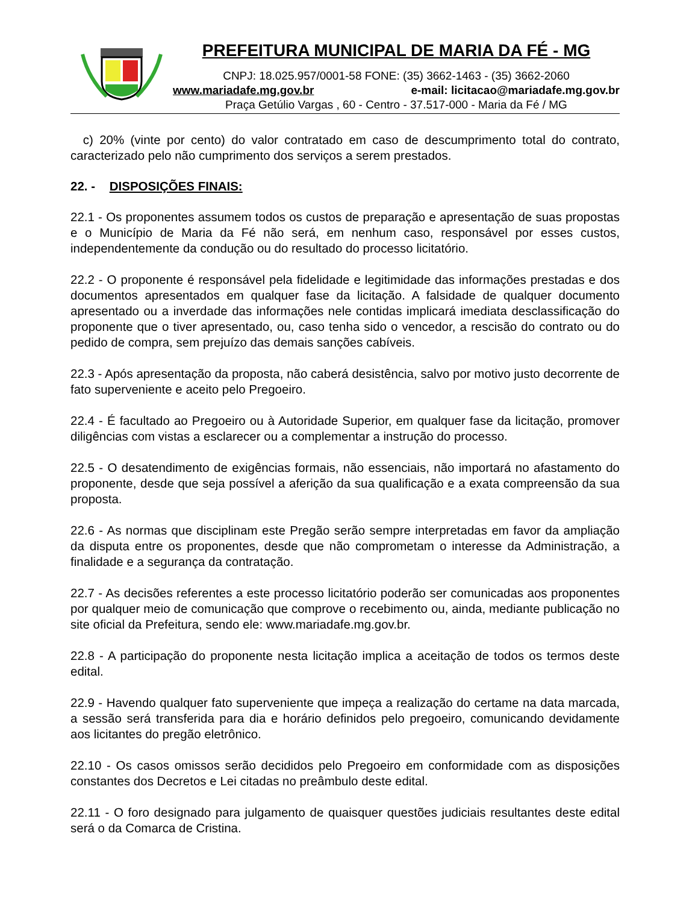PREFEITURA MUNICIPAL DE MARIA DA FÉ - MG
CNPJ: 18.025.957/0001-58 FONE: (35) 3662-1463 - (35) 3662-2060
www.mariadafe.mg.gov.br e-mail: licitacao@mariadafe.mg.gov.br
Praça Getúlio Vargas , 60 - Centro - 37.517-000 - Maria da Fé / MG
c) 20% (vinte por cento) do valor contratado em caso de descumprimento total do contrato, caracterizado pelo não cumprimento dos serviços a serem prestados.
22. - DISPOSIÇÕES FINAIS:
22.1 - Os proponentes assumem todos os custos de preparação e apresentação de suas propostas e o Município de Maria da Fé não será, em nenhum caso, responsável por esses custos, independentemente da condução ou do resultado do processo licitatório.
22.2 - O proponente é responsável pela fidelidade e legitimidade das informações prestadas e dos documentos apresentados em qualquer fase da licitação. A falsidade de qualquer documento apresentado ou a inverdade das informações nele contidas implicará imediata desclassificação do proponente que o tiver apresentado, ou, caso tenha sido o vencedor, a rescisão do contrato ou do pedido de compra, sem prejuízo das demais sanções cabíveis.
22.3 - Após apresentação da proposta, não caberá desistência, salvo por motivo justo decorrente de fato superveniente e aceito pelo Pregoeiro.
22.4 - É facultado ao Pregoeiro ou à Autoridade Superior, em qualquer fase da licitação, promover diligências com vistas a esclarecer ou a complementar a instrução do processo.
22.5 - O desatendimento de exigências formais, não essenciais, não importará no afastamento do proponente, desde que seja possível a aferição da sua qualificação e a exata compreensão da sua proposta.
22.6 - As normas que disciplinam este Pregão serão sempre interpretadas em favor da ampliação da disputa entre os proponentes, desde que não comprometam o interesse da Administração, a finalidade e a segurança da contratação.
22.7 - As decisões referentes a este processo licitatório poderão ser comunicadas aos proponentes por qualquer meio de comunicação que comprove o recebimento ou, ainda, mediante publicação no site oficial da Prefeitura, sendo ele: www.mariadafe.mg.gov.br.
22.8 - A participação do proponente nesta licitação implica a aceitação de todos os termos deste edital.
22.9 - Havendo qualquer fato superveniente que impeça a realização do certame na data marcada, a sessão será transferida para dia e horário definidos pelo pregoeiro, comunicando devidamente aos licitantes do pregão eletrônico.
22.10 - Os casos omissos serão decididos pelo Pregoeiro em conformidade com as disposições constantes dos Decretos e Lei citadas no preâmbulo deste edital.
22.11 - O foro designado para julgamento de quaisquer questões judiciais resultantes deste edital será o da Comarca de Cristina.